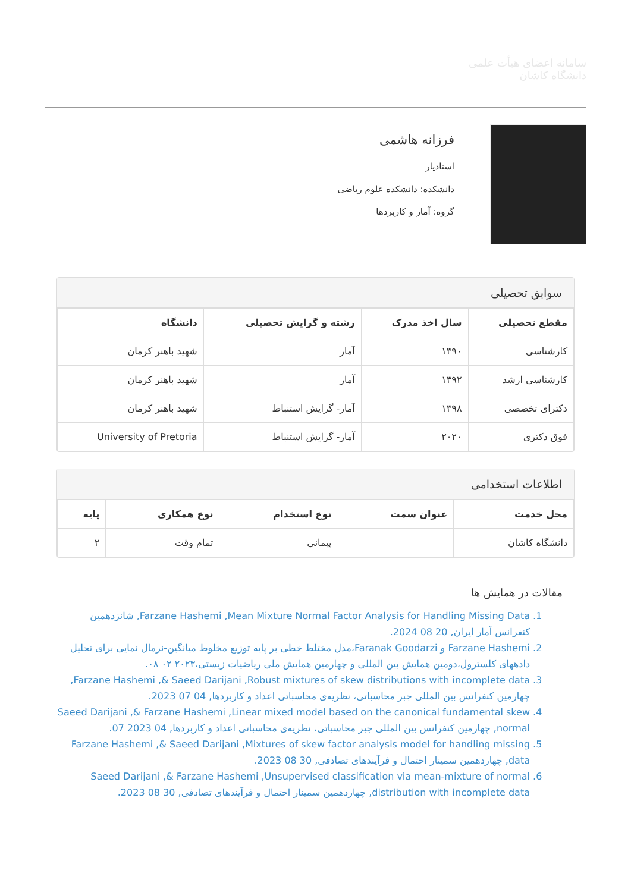سامانه اعضای هیأت علمی
دانشگاه کاشان
فرزانه هاشمی
استادیار
دانشکده: دانشکده علوم ریاضی
گروه: آمار و کاربردها
سوابق تحصیلی
| مقطع تحصیلی | سال اخذ مدرک | رشته و گرایش تحصیلی | دانشگاه |
| --- | --- | --- | --- |
| کارشناسی | ۱۳۹۰ | آمار | شهید باهنر کرمان |
| کارشناسی ارشد | ۱۳۹۲ | آمار | شهید باهنر کرمان |
| دکترای تخصصی | ۱۳۹۸ | آمار- گرایش استنباط | شهید باهنر کرمان |
| فوق دکتری | ۲۰۲۰ | آمار- گرایش استنباط | University of Pretoria |
اطلاعات استخدامی
| محل خدمت | عنوان سمت | نوع استخدام | نوع همکاری | پایه |
| --- | --- | --- | --- | --- |
| دانشگاه کاشان | | پیمانی | تمام وقت | ۲ |
مقالات در همایش ها
1. Farzane Hashemi ,Mean Mixture Normal Factor Analysis for Handling Missing Data, شانزدهمین کنفرانس آمار ایران, 20 08 2024.
2. Farzane Hashemi و Faranak Goodarzi،مدل مختلط خطی بر پایه توزیع مخلوط میانگین-نرمال نمایی برای تحلیل دادههای کلسترول،دومین همایش بین المللی و چهارمین همایش ملی ریاضیات زیستی،۲۰۲۳ ۰۲ ۰۸.
3. Farzane Hashemi ,& Saeed Darijani ,Robust mixtures of skew distributions with incomplete data, چهارمین کنفرانس بین المللی جبر محاسباتی، نظریه‌ی محاسباتی اعداد و کاربردها, 04 07 2023.
4. Saeed Darijani ,& Farzane Hashemi ,Linear mixed model based on the canonical fundamental skew normal, چهارمین کنفرانس بین المللی جبر محاسباتی، نظریه‌ی محاسباتی اعداد و کاربردها, 04 2023 07.
5. Farzane Hashemi ,& Saeed Darijani ,Mixtures of skew factor analysis model for handling missing data, چهاردهمین سمینار احتمال و فرآیندهای تصادفی, 30 08 2023.
6. Saeed Darijani ,& Farzane Hashemi ,Unsupervised classification via mean-mixture of normal distribution with incomplete data, چهاردهمین سمینار احتمال و فرآیندهای تصادفی, 30 08 2023.